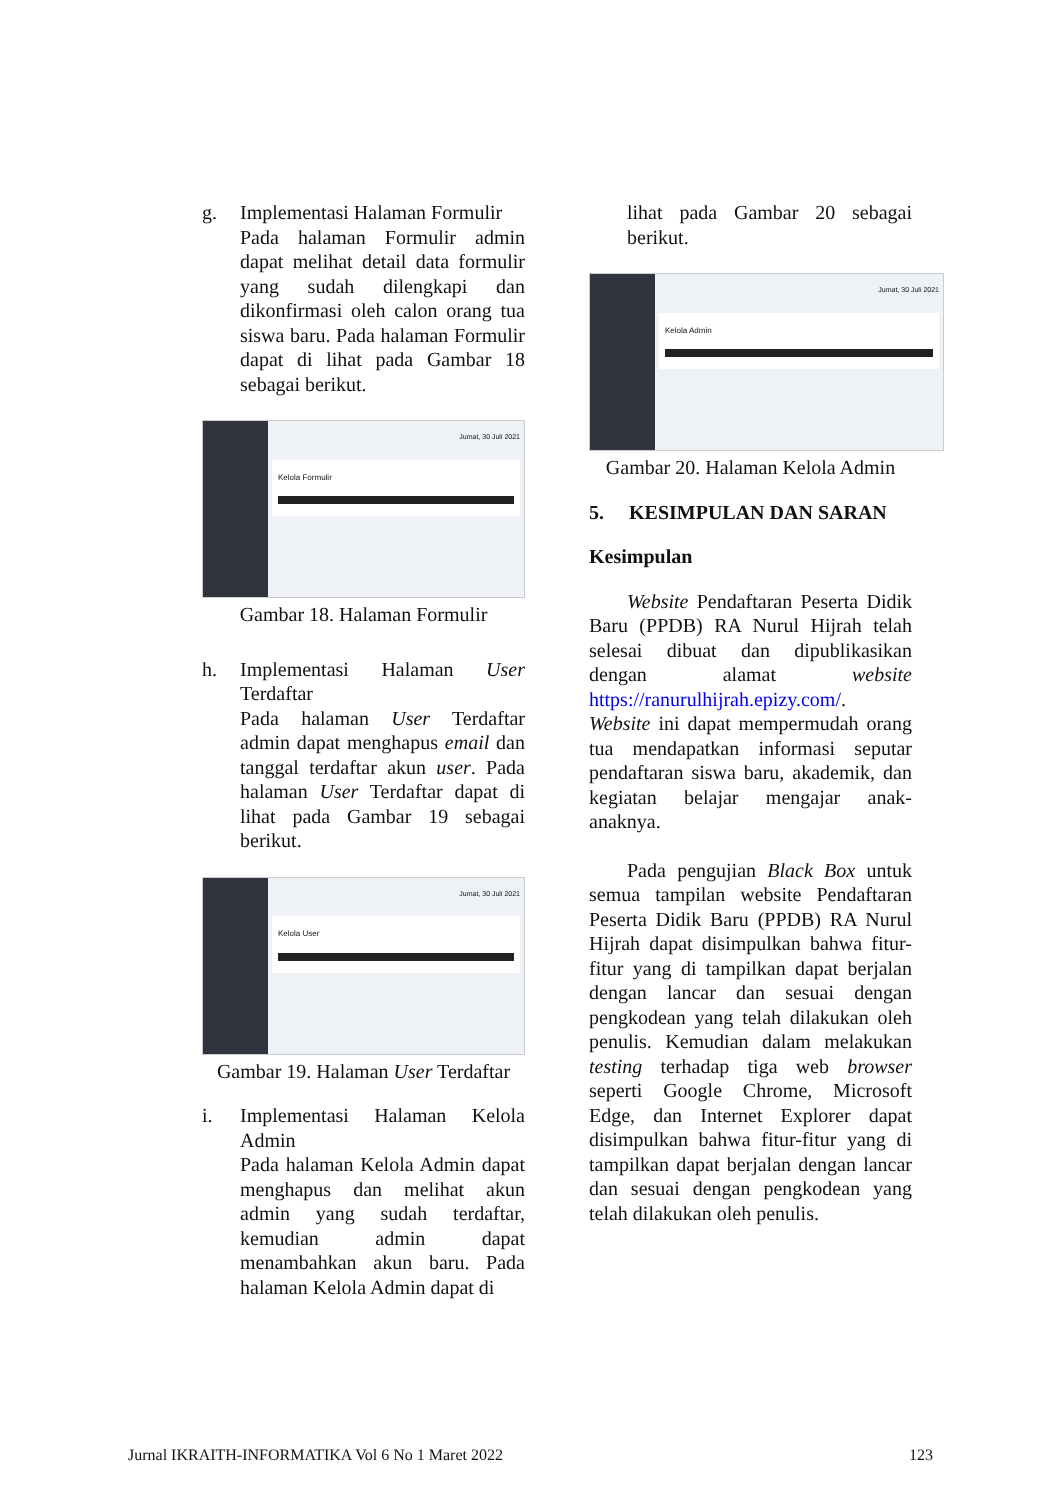g. Implementasi Halaman Formulir
Pada halaman Formulir admin dapat melihat detail data formulir yang sudah dilengkapi dan dikonfirmasi oleh calon orang tua siswa baru. Pada halaman Formulir dapat di lihat pada Gambar 18 sebagai berikut.
Jumat, 30 Juli 2021
Kelola Formulir
Gambar 18. Halaman Formulir
h. Implementasi Halaman User Terdaftar
Pada halaman User Terdaftar admin dapat menghapus email dan tanggal terdaftar akun user. Pada halaman User Terdaftar dapat di lihat pada Gambar 19 sebagai berikut.
Jumat, 30 Juli 2021
Kelola User
Gambar 19. Halaman User Terdaftar
i. Implementasi Halaman Kelola Admin
Pada halaman Kelola Admin dapat menghapus dan melihat akun admin yang sudah terdaftar, kemudian admin dapat menambahkan akun baru. Pada halaman Kelola Admin dapat di
lihat pada Gambar 20 sebagai berikut.
Jumat, 30 Juli 2021
Kelola Admin
Gambar 20. Halaman Kelola Admin
5. KESIMPULAN DAN SARAN
Kesimpulan
Website Pendaftaran Peserta Didik Baru (PPDB) RA Nurul Hijrah telah selesai dibuat dan dipublikasikan dengan alamat website https://ranurulhijrah.epizy.com/. Website ini dapat mempermudah orang tua mendapatkan informasi seputar pendaftaran siswa baru, akademik, dan kegiatan belajar mengajar anak-anaknya.
Pada pengujian Black Box untuk semua tampilan website Pendaftaran Peserta Didik Baru (PPDB) RA Nurul Hijrah dapat disimpulkan bahwa fitur-fitur yang di tampilkan dapat berjalan dengan lancar dan sesuai dengan pengkodean yang telah dilakukan oleh penulis. Kemudian dalam melakukan testing terhadap tiga web browser seperti Google Chrome, Microsoft Edge, dan Internet Explorer dapat disimpulkan bahwa fitur-fitur yang di tampilkan dapat berjalan dengan lancar dan sesuai dengan pengkodean yang telah dilakukan oleh penulis.
Jurnal IKRAITH-INFORMATIKA Vol 6 No 1 Maret 2022 123